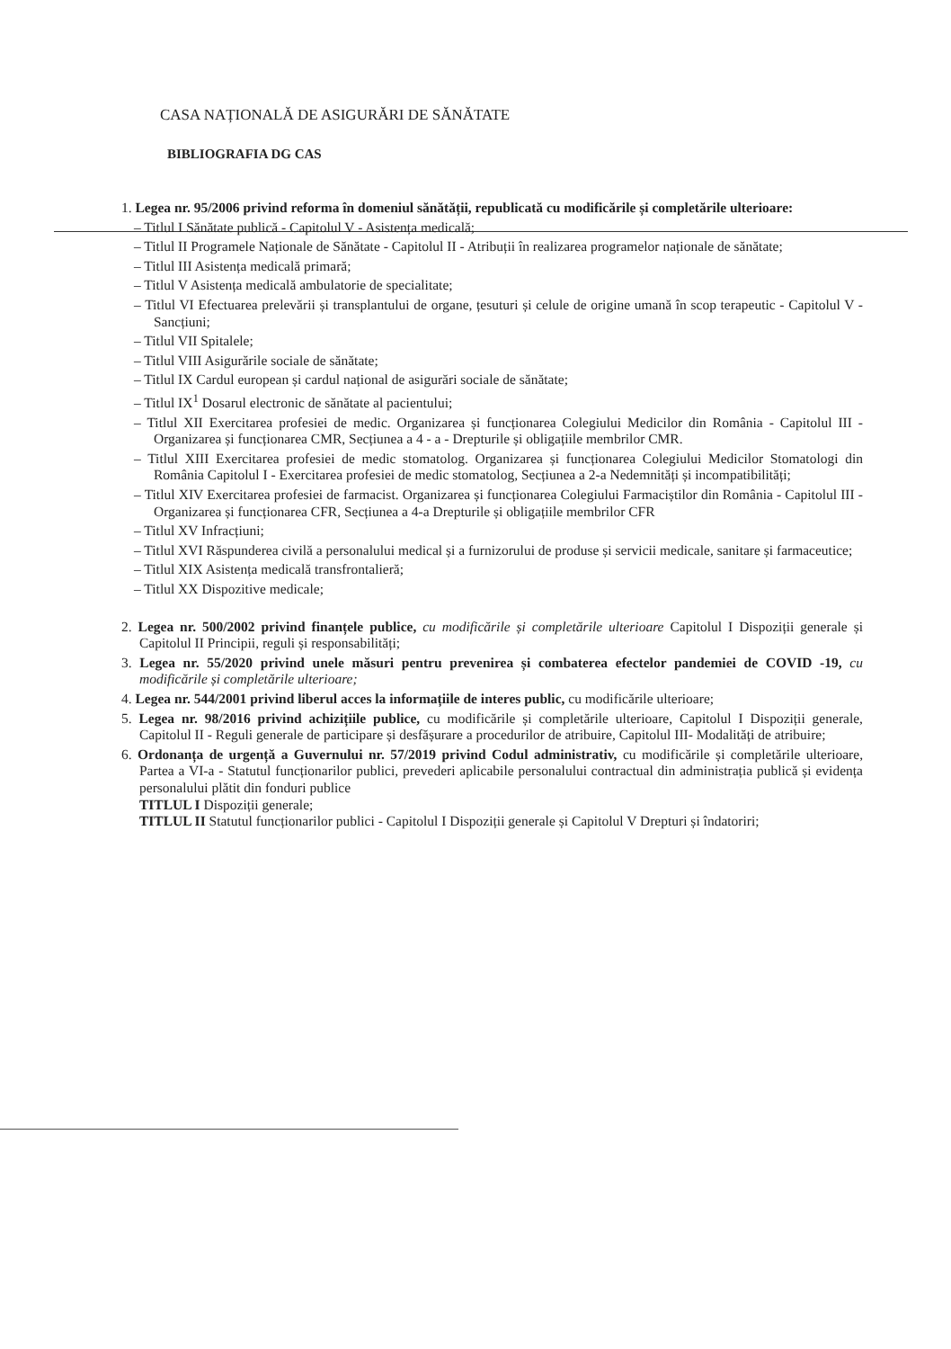CASA NAȚIONALĂ DE ASIGURĂRI DE SĂNĂTATE
BIBLIOGRAFIA DG CAS
1. Legea nr. 95/2006 privind reforma în domeniul sănătății, republicată cu modificările și completările ulterioare:
– Titlul I Sănătate publică - Capitolul V - Asistența medicală;
– Titlul II Programele Naționale de Sănătate - Capitolul II - Atribuții în realizarea programelor naționale de sănătate;
– Titlul III Asistența medicală primară;
– Titlul V Asistența medicală ambulatorie de specialitate;
– Titlul VI Efectuarea prelevării și transplantului de organe, țesuturi și celule de origine umană în scop terapeutic - Capitolul V - Sancțiuni;
– Titlul VII Spitalele;
– Titlul VIII Asigurările sociale de sănătate;
– Titlul IX Cardul european și cardul național de asigurări sociale de sănătate;
– Titlul IX<sup>1</sup> Dosarul electronic de sănătate al pacientului;
– Titlul XII Exercitarea profesiei de medic. Organizarea și funcționarea Colegiului Medicilor din România - Capitolul III - Organizarea și funcționarea CMR, Secțiunea a 4 - a - Drepturile și obligațiile membrilor CMR.
– Titlul XIII Exercitarea profesiei de medic stomatolog. Organizarea și funcționarea Colegiului Medicilor Stomatologi din România Capitolul I - Exercitarea profesiei de medic stomatolog, Secțiunea a 2-a Nedemnități și incompatibilități;
– Titlul XIV Exercitarea profesiei de farmacist. Organizarea și funcționarea Colegiului Farmaciștilor din România - Capitolul III - Organizarea și funcționarea CFR, Secțiunea a 4-a Drepturile și obligațiile membrilor CFR
– Titlul XV Infracțiuni;
– Titlul XVI Răspunderea civilă a personalului medical și a furnizorului de produse și servicii medicale, sanitare și farmaceutice;
– Titlul XIX Asistența medicală transfrontalieră;
– Titlul XX Dispozitive medicale;
2. Legea nr. 500/2002 privind finanțele publice, cu modificările și completările ulterioare Capitolul I Dispoziții generale și Capitolul II Principii, reguli și responsabilități;
3. Legea nr. 55/2020 privind unele măsuri pentru prevenirea și combaterea efectelor pandemiei de COVID -19, cu modificările și completările ulterioare;
4. Legea nr. 544/2001 privind liberul acces la informațiile de interes public, cu modificările ulterioare;
5. Legea nr. 98/2016 privind achizițiile publice, cu modificările și completările ulterioare, Capitolul I Dispoziții generale, Capitolul II - Reguli generale de participare și desfășurare a procedurilor de atribuire, Capitolul III- Modalități de atribuire;
6. Ordonanța de urgență a Guvernului nr. 57/2019 privind Codul administrativ, cu modificările și completările ulterioare, Partea a VI-a - Statutul funcționarilor publici, prevederi aplicabile personalului contractual din administrația publică și evidența personalului plătit din fonduri publice
TITLUL I Dispoziții generale;
TITLUL II Statutul funcționarilor publici - Capitolul I Dispoziții generale și Capitolul V Drepturi și îndatoriri;